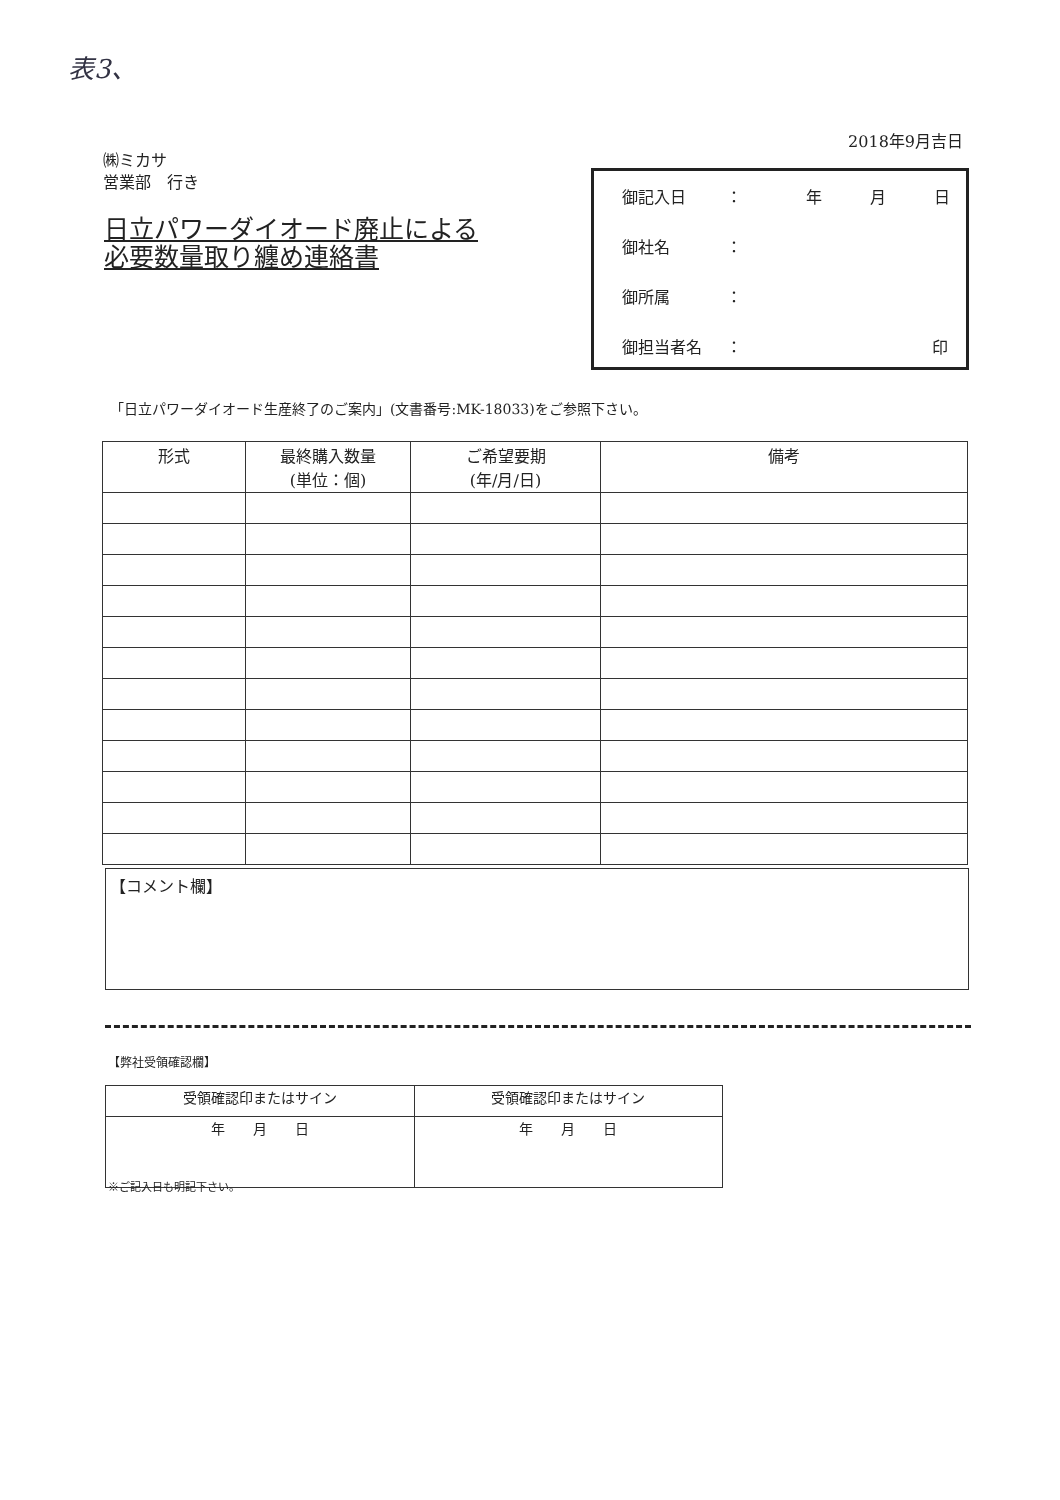表3、
2018年9月吉日
㈱ミカサ
営業部　行き
日立パワーダイオード廃止による
必要数量取り纏め連絡書
御記入日 ：　　　　年　　　月　　　日
御社名 ：
御所属 ：
御担当者名 ： 印
「日立パワーダイオード生産終了のご案内」(文書番号:MK-18033)をご参照下さい。
| 形式 | 最終購入数量 (単位：個) | ご希望要期 (年/月/日) | 備考 |
| --- | --- | --- | --- |
【コメント欄】
【弊社受領確認欄】
| 受領確認印またはサイン | 受領確認印またはサイン |
| 年 月 日 | 年 月 日 |
※ご記入日も明記下さい。